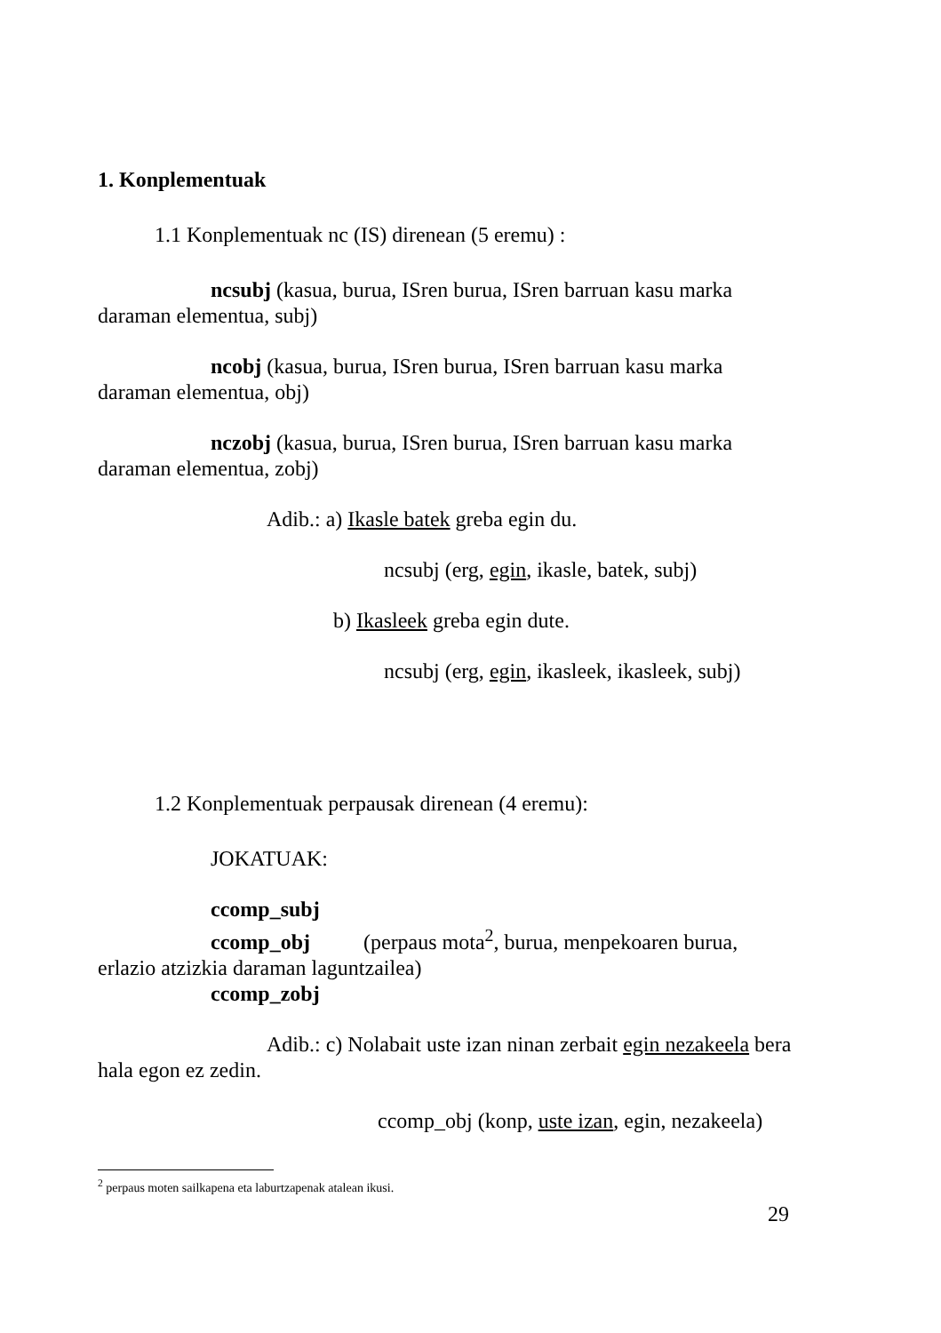1. Konplementuak
1.1 Konplementuak nc (IS) direnean (5 eremu) :
ncsubj (kasua, burua, ISren burua, ISren barruan kasu marka daraman elementua, subj)
ncobj (kasua, burua, ISren burua, ISren barruan kasu marka daraman elementua, obj)
nczobj (kasua, burua, ISren burua, ISren barruan kasu marka daraman elementua, zobj)
Adib.: a) Ikasle batek greba egin du.
ncsubj (erg, egin, ikasle, batek, subj)
b) Ikasleek greba egin dute.
ncsubj (erg, egin, ikasleek, ikasleek, subj)
1.2 Konplementuak perpausak direnean (4 eremu):
JOKATUAK:
ccomp_subj
ccomp_obj (perpaus mota<sup>2</sup>, burua, menpekoaren burua, erlazio atzizkia daraman laguntzailea)
ccomp_zobj
Adib.: c) Nolabait uste izan ninan zerbait egin nezakeela bera hala egon ez zedin.
ccomp_obj (konp, uste izan, egin, nezakeela)
<sup>2</sup> perpaus moten sailkapena eta laburtzapenak atalean ikusi.
29